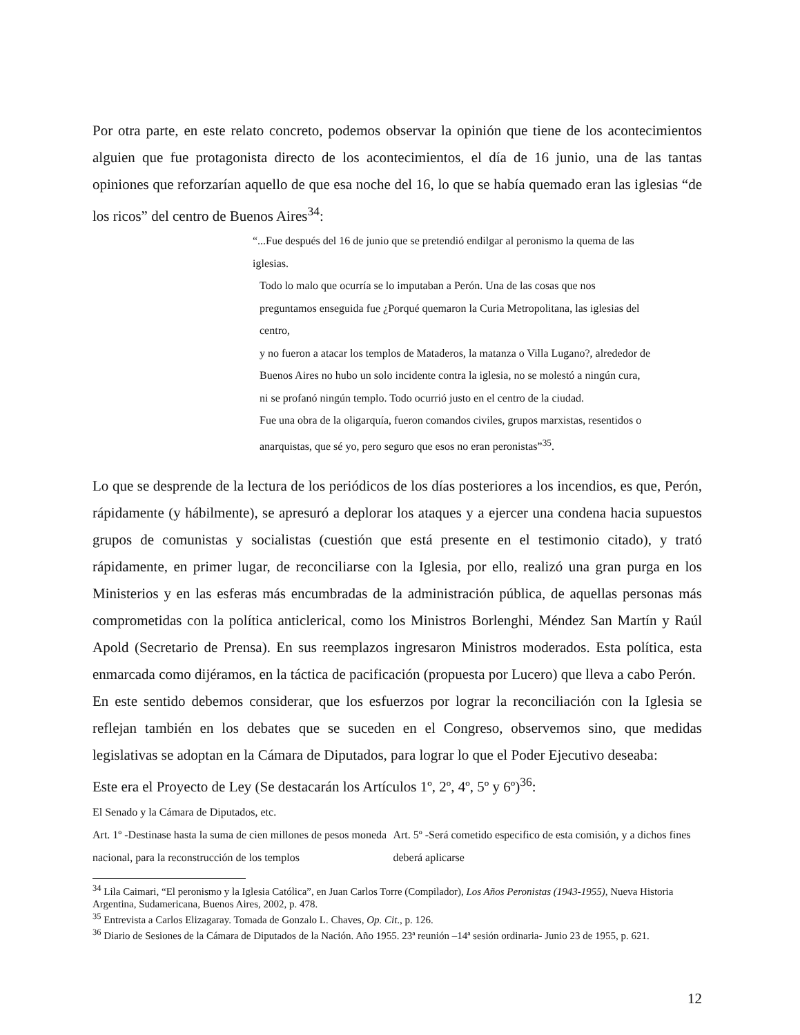Por otra parte, en este relato concreto, podemos observar la opinión que tiene de los acontecimientos alguien que fue protagonista directo de los acontecimientos, el día de 16 junio, una de las tantas opiniones que reforzarían aquello de que esa noche del 16, lo que se había quemado eran las iglesias “de los ricos” del centro de Buenos Aires<sup>34</sup>:
“...Fue después del 16 de junio que se pretendió endilgar al peronismo la quema de las iglesias.
Todo lo malo que ocurría se lo imputaban a Perón. Una de las cosas que nos
preguntamos enseguida fue ¿Porqué quemaron la Curia Metropolitana, las iglesias del centro,
y no fueron a atacar los templos de Mataderos, la matanza o Villa Lugano?, alrededor de
Buenos Aires no hubo un solo incidente contra la iglesia, no se molestó a ningún cura,
ni se profanó ningún templo. Todo ocurrió justo en el centro de la ciudad.
Fue una obra de la oligarquía, fueron comandos civiles, grupos marxistas, resentidos o
anarquistas, que sé yo, pero seguro que esos no eran peronistas”<sup>35</sup>.
Lo que se desprende de la lectura de los periódicos de los días posteriores a los incendios, es que, Perón, rápidamente (y hábilmente), se apresuró a deplorar los ataques y a ejercer una condena hacia supuestos grupos de comunistas y socialistas (cuestión que está presente en el testimonio citado), y trató rápidamente, en primer lugar, de reconciliarse con la Iglesia, por ello, realizó una gran purga en los Ministerios y en las esferas más encumbradas de la administración pública, de aquellas personas más comprometidas con la política anticlerical, como los Ministros Borlenghi, Méndez San Martín y Raúl Apold (Secretario de Prensa). En sus reemplazos ingresaron Ministros moderados. Esta política, esta enmarcada como dijéramos, en la táctica de pacificación (propuesta por Lucero) que lleva a cabo Perón.
En este sentido debemos considerar, que los esfuerzos por lograr la reconciliación con la Iglesia se reflejan también en los debates que se suceden en el Congreso, observemos sino, que medidas legislativas se adoptan en la Cámara de Diputados, para lograr lo que el Poder Ejecutivo deseaba:
Este era el Proyecto de Ley (Se destacarán los Artículos 1º, 2º, 4º, 5º y 6º)<sup>36</sup>:
El Senado y la Cámara de Diputados, etc.
Art. 1º -Destinase hasta la suma de cien millones de pesos moneda nacional, para la reconstrucción de los templos
Art. 5º -Será cometido especifico de esta comisión, y a dichos fines deberá aplicarse
<sup>34</sup> Lila Caimari, “El peronismo y la Iglesia Católica”, en Juan Carlos Torre (Compilador), Los Años Peronistas (1943-1955), Nueva Historia Argentina, Sudamericana, Buenos Aires, 2002, p. 478.
<sup>35</sup> Entrevista a Carlos Elizagaray. Tomada de Gonzalo L. Chaves, Op. Cit., p. 126.
<sup>36</sup> Diario de Sesiones de la Cámara de Diputados de la Nación. Año 1955. 23ª reunión –14ª sesión ordinaria- Junio 23 de 1955, p. 621.
12